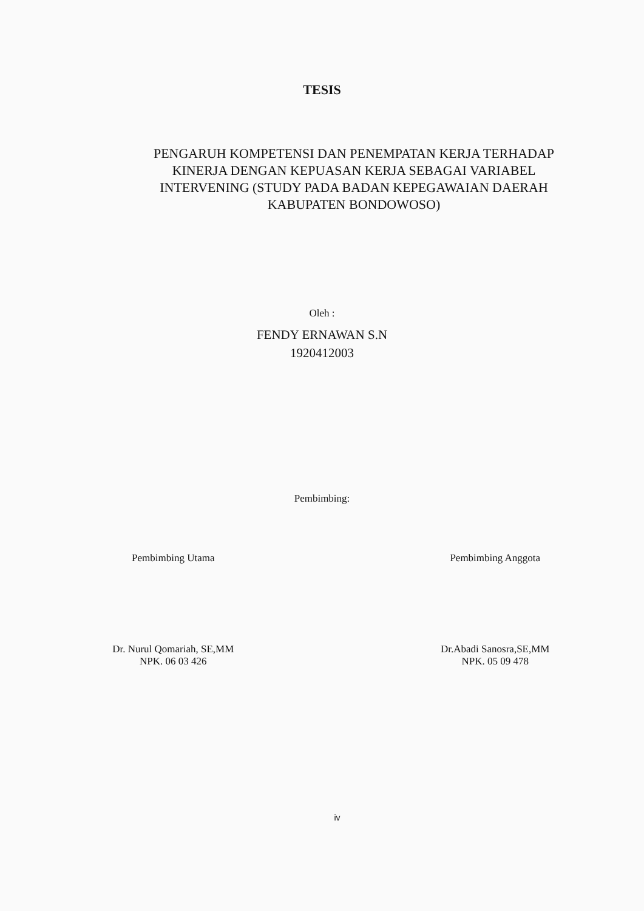TESIS
PENGARUH KOMPETENSI DAN PENEMPATAN KERJA TERHADAP
KINERJA DENGAN KEPUASAN KERJA SEBAGAI VARIABEL
INTERVENING (STUDY PADA BADAN KEPEGAWAIAN DAERAH
KABUPATEN BONDOWOSO)
Oleh :
FENDY ERNAWAN S.N
1920412003
Pembimbing:
Pembimbing Utama
Dr. Nurul Qomariah, SE,MM
NPK. 06 03 426
Pembimbing Anggota
Dr.Abadi Sanosra,SE,MM
NPK. 05 09 478
iv